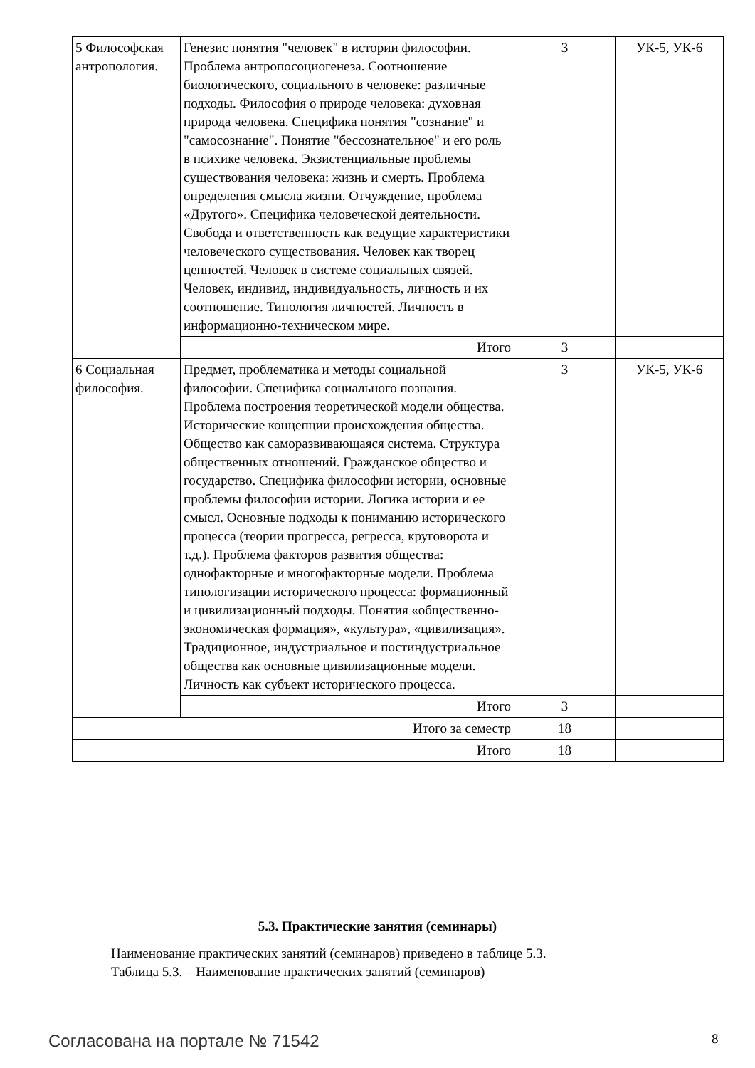| 5 Философская антропология. | Генезис понятия "человек" в истории философии. Проблема антропосоциогенеза. Соотношение биологического, социального в человеке: различные подходы. Философия о природе человека: духовная природа человека. Специфика понятия "сознание" и "самосознание". Понятие "бессознательное" и его роль в психике человека. Экзистенциальные проблемы существования человека: жизнь и смерть. Проблема определения смысла жизни. Отчуждение, проблема «Другого». Специфика человеческой деятельности. Свобода и ответственность как ведущие характеристики человеческого существования. Человек как творец ценностей. Человек в системе социальных связей. Человек, индивид, индивидуальность, личность и их соотношение. Типология личностей. Личность в информационно-техническом мире. | 3 | УК-5, УК-6 |
| | Итого | 3 | |
| 6 Социальная философия. | Предмет, проблематика и методы социальной философии. Специфика социального познания. Проблема построения теоретической модели общества. Исторические концепции происхождения общества. Общество как саморазвивающаяся система. Структура общественных отношений. Гражданское общество и государство. Специфика философии истории, основные проблемы философии истории. Логика истории и ее смысл. Основные подходы к пониманию исторического процесса (теории прогресса, регресса, круговорота и т.д.). Проблема факторов развития общества: однофакторные и многофакторные модели. Проблема типологизации исторического процесса: формационный и цивилизационный подходы. Понятия «общественно-экономическая формация», «культура», «цивилизация». Традиционное, индустриальное и постиндустриальное общества как основные цивилизационные модели. Личность как субъект исторического процесса. | 3 | УК-5, УК-6 |
| | Итого | 3 | |
| Итого за семестр | | 18 | |
| Итого | | 18 | |
5.3. Практические занятия (семинары)
Наименование практических занятий (семинаров) приведено в таблице 5.3.
Таблица 5.3. – Наименование практических занятий (семинаров)
Согласована на портале № 71542 8